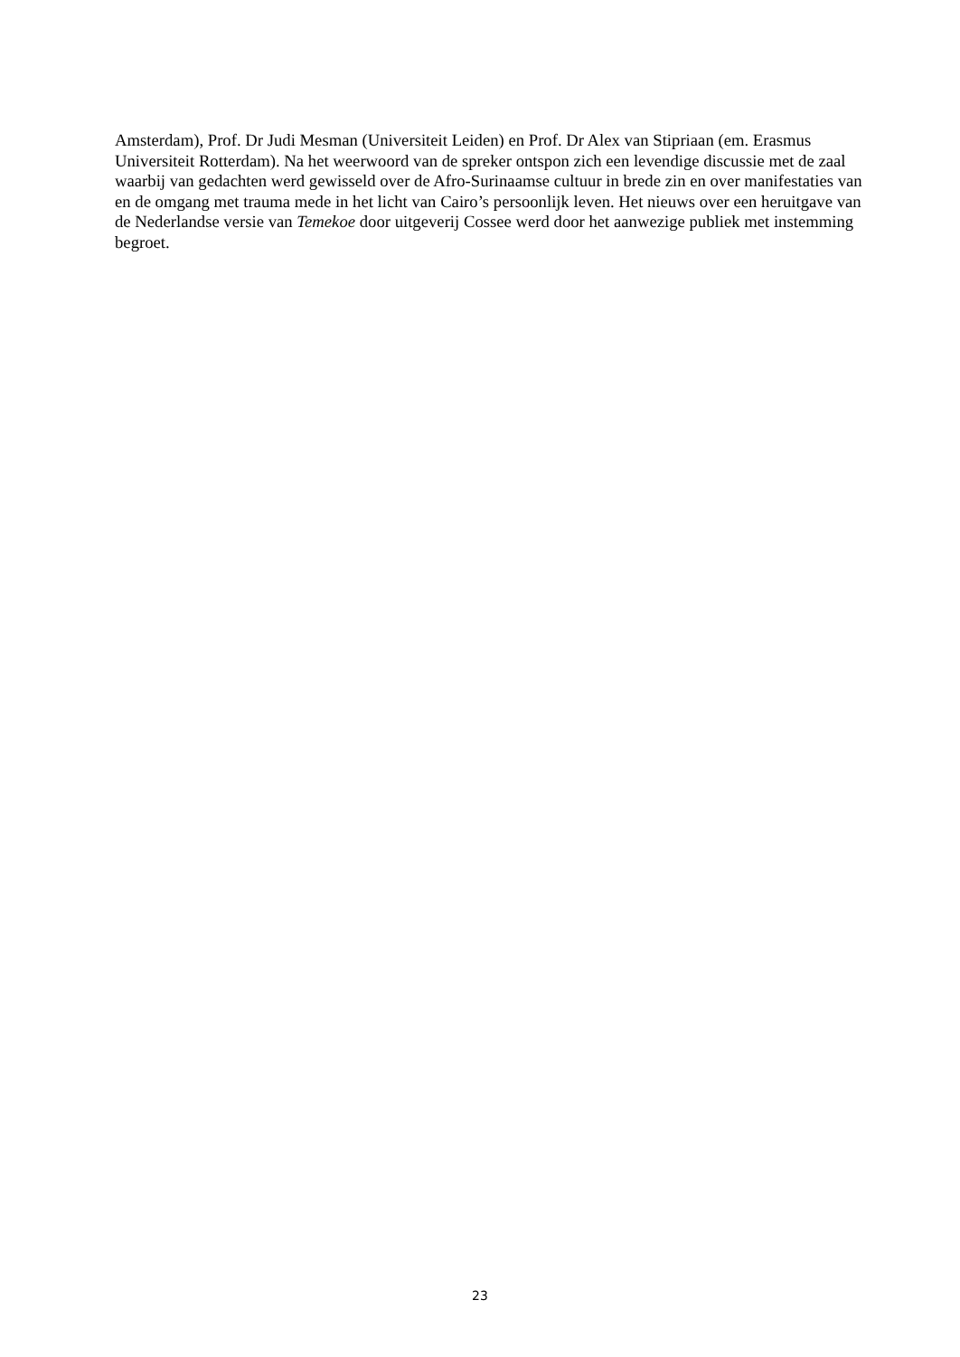Amsterdam), Prof. Dr Judi Mesman (Universiteit Leiden) en Prof. Dr Alex van Stipriaan (em. Erasmus Universiteit Rotterdam). Na het weerwoord van de spreker ontspon zich een levendige discussie met de zaal waarbij van gedachten werd gewisseld over de Afro-Surinaamse cultuur in brede zin en over manifestaties van en de omgang met trauma mede in het licht van Cairo’s persoonlijk leven. Het nieuws over een heruitgave van de Nederlandse versie van Temekoe door uitgeverij Cossee werd door het aanwezige publiek met instemming begroet.
23